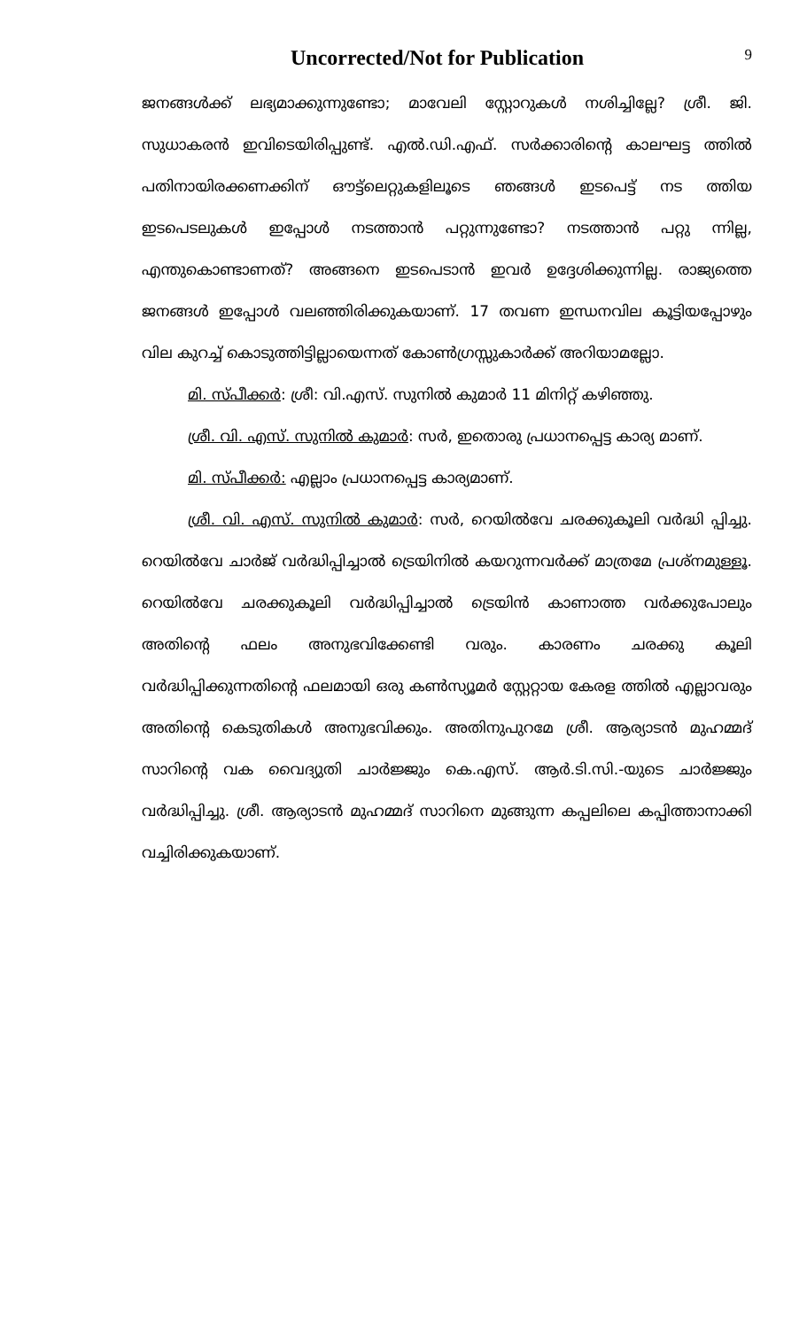Uncorrected/Not for Publication
9
ജനങ്ങൾക്ക് ലഭ്യമാക്കുന്നുണ്ടോ; മാവേലി സ്റ്റോറുകൾ നശിച്ചില്ലേ? ശ്രീ. ജി. സുധാകരൻ ഇവിടെയിരിപ്പുണ്ട്. എൽ.ഡി.എഫ്. സർക്കാരിന്റെ കാലഘട്ട ത്തിൽ പതിനായിരക്കണക്കിന് ഔട്ട്ലെറ്റുകളിലൂടെ ഞങ്ങൾ ഇടപെട്ട് നട ത്തിയ ഇടപെടലുകൾ ഇപ്പോൾ നടത്താൻ പറ്റുന്നുണ്ടോ? നടത്താൻ പറ്റു ന്നില്ല, എന്തുകൊണ്ടാണത്? അങ്ങനെ ഇടപെടാൻ ഇവർ ഉദ്ദേശിക്കുന്നില്ല. രാജ്യത്തെ ജനങ്ങൾ ഇപ്പോൾ വലഞ്ഞിരിക്കുകയാണ്. 17 തവണ ഇന്ധനവില കൂട്ടിയപ്പോഴും വില കുറച്ച് കൊടുത്തിട്ടില്ലായെന്നത് കോൺഗ്രസ്സുകാർക്ക് അറിയാമല്ലോ.
മി. സ്പീക്കർ: ശ്രീ: വി.എസ്. സുനിൽ കുമാർ 11 മിനിറ്റ് കഴിഞ്ഞു.
ശ്രീ. വി. എസ്. സുനിൽ കുമാർ: സർ, ഇതൊരു പ്രധാനപ്പെട്ട കാര്യ മാണ്.
മി. സ്പീക്കർ: എല്ലാം പ്രധാനപ്പെട്ട കാര്യമാണ്.
ശ്രീ. വി. എസ്. സുനിൽ കുമാർ: സർ, റെയിൽവേ ചരക്കുകൂലി വർദ്ധി പ്പിച്ചു. റെയിൽവേ ചാർജ് വർദ്ധിപ്പിച്ചാൽ ട്രെയിനിൽ കയറുന്നവർക്ക് മാത്രമേ പ്രശ്നമുള്ളൂ. റെയിൽവേ ചരക്കുകൂലി വർദ്ധിപ്പിച്ചാൽ ട്രെയിൻ കാണാത്ത വർക്കുപോലും അതിന്റെ ഫലം അനുഭവിക്കേണ്ടി വരും. കാരണം ചരക്കു കൂലി വർദ്ധിപ്പിക്കുന്നതിന്റെ ഫലമായി ഒരു കൺസ്യൂമർ സ്റ്റേറ്റായ കേരള ത്തിൽ എല്ലാവരും അതിന്റെ കെടുതികൾ അനുഭവിക്കും. അതിനുപുറമേ ശ്രീ. ആര്യാടൻ മുഹമ്മദ് സാറിന്റെ വക വൈദ്യുതി ചാർജ്ജും കെ.എസ്. ആർ.ടി.സി.-യുടെ ചാർജ്ജും വർദ്ധിപ്പിച്ചു. ശ്രീ. ആര്യാടൻ മുഹമ്മദ് സാറിനെ മുങ്ങുന്ന കപ്പലിലെ കപ്പിത്താനാക്കി വച്ചിരിക്കുകയാണ്.